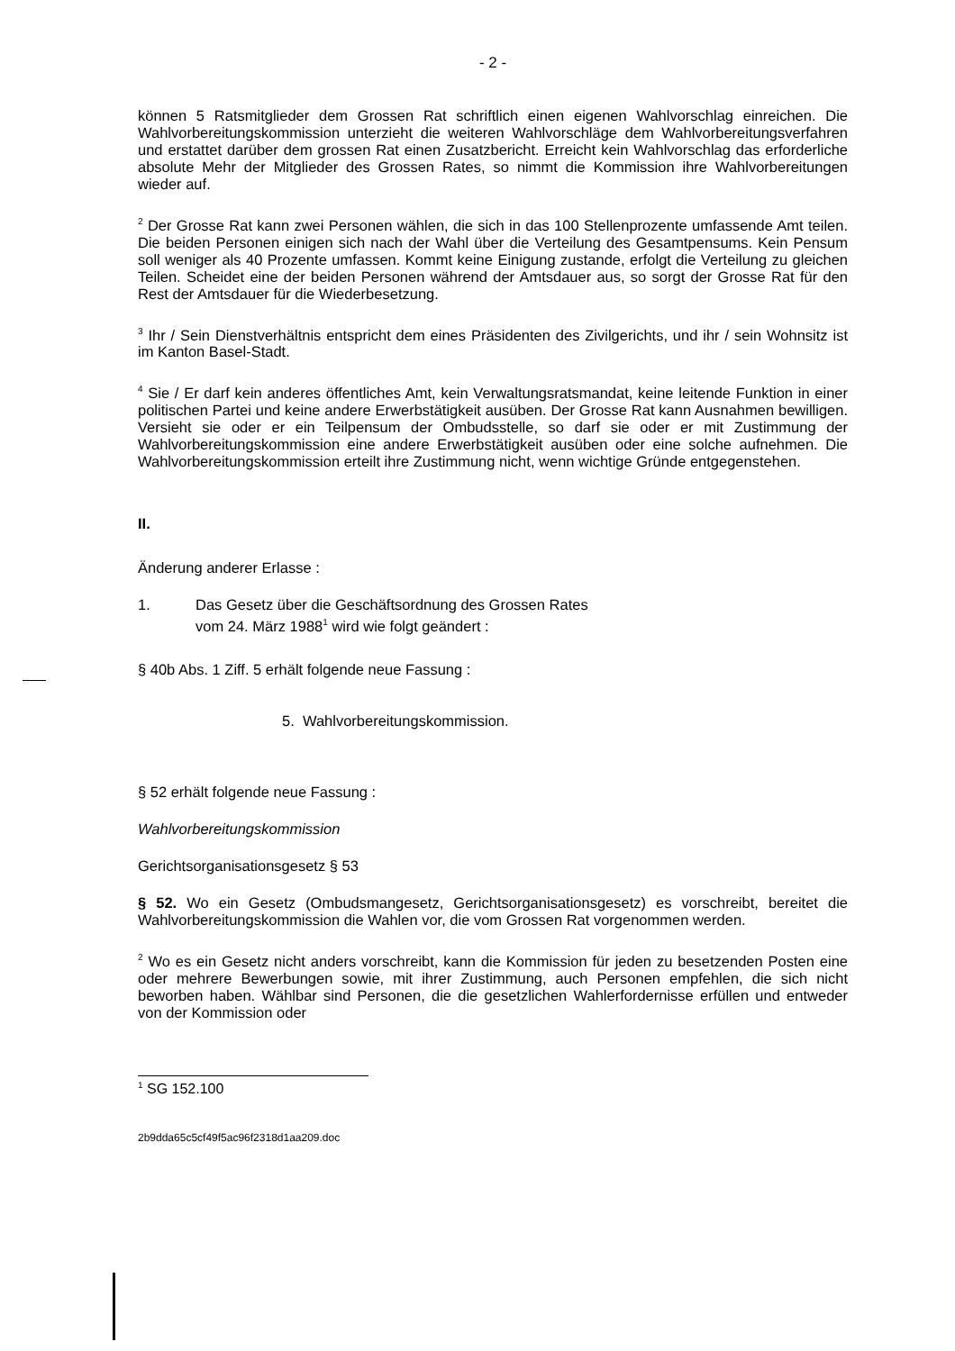- 2 -
können 5 Ratsmitglieder dem Grossen Rat schriftlich einen eigenen Wahlvorschlag einreichen. Die Wahlvorbereitungskommission unterzieht die weiteren Wahlvorschläge dem Wahlvorbereitungsverfahren und erstattet darüber dem grossen Rat einen Zusatzbericht. Erreicht kein Wahlvorschlag das erforderliche absolute Mehr der Mitglieder des Grossen Rates, so nimmt die Kommission ihre Wahlvorbereitungen wieder auf.
<sup>2</sup> Der Grosse Rat kann zwei Personen wählen, die sich in das 100 Stellenprozente umfassende Amt teilen. Die beiden Personen einigen sich nach der Wahl über die Verteilung des Gesamtpensums. Kein Pensum soll weniger als 40 Prozente umfassen. Kommt keine Einigung zustande, erfolgt die Verteilung zu gleichen Teilen. Scheidet eine der beiden Personen während der Amtsdauer aus, so sorgt der Grosse Rat für den Rest der Amtsdauer für die Wiederbesetzung.
<sup>3</sup> Ihr / Sein Dienstverhältnis entspricht dem eines Präsidenten des Zivilgerichts, und ihr / sein Wohnsitz ist im Kanton Basel-Stadt.
<sup>4</sup> Sie / Er darf kein anderes öffentliches Amt, kein Verwaltungsratsmandat, keine leitende Funktion in einer politischen Partei und keine andere Erwerbstätigkeit ausüben. Der Grosse Rat kann Ausnahmen bewilligen. Versieht sie oder er ein Teilpensum der Ombudsstelle, so darf sie oder er mit Zustimmung der Wahlvorbereitungskommission eine andere Erwerbstätigkeit ausüben oder eine solche aufnehmen. Die Wahlvorbereitungskommission erteilt ihre Zustimmung nicht, wenn wichtige Gründe entgegenstehen.
II.
Änderung anderer Erlasse :
1. Das Gesetz über die Geschäftsordnung des Grossen Rates
vom 24. März 1988<sup>1</sup> wird wie folgt geändert :
§ 40b Abs. 1 Ziff. 5 erhält folgende neue Fassung :
5. Wahlvorbereitungskommission.
§ 52 erhält folgende neue Fassung :
Wahlvorbereitungskommission
Gerichtsorganisationsgesetz § 53
§ 52. Wo ein Gesetz (Ombudsmangesetz, Gerichtsorganisationsgesetz) es vorschreibt, bereitet die Wahlvorbereitungskommission die Wahlen vor, die vom Grossen Rat vorgenommen werden.
<sup>2</sup> Wo es ein Gesetz nicht anders vorschreibt, kann die Kommission für jeden zu besetzenden Posten eine oder mehrere Bewerbungen sowie, mit ihrer Zustimmung, auch Personen empfehlen, die sich nicht beworben haben. Wählbar sind Personen, die die gesetzlichen Wahlerfordernisse erfüllen und entweder von der Kommission oder
<sup>1</sup> SG 152.100
2b9dda65c5cf49f5ac96f2318d1aa209.doc